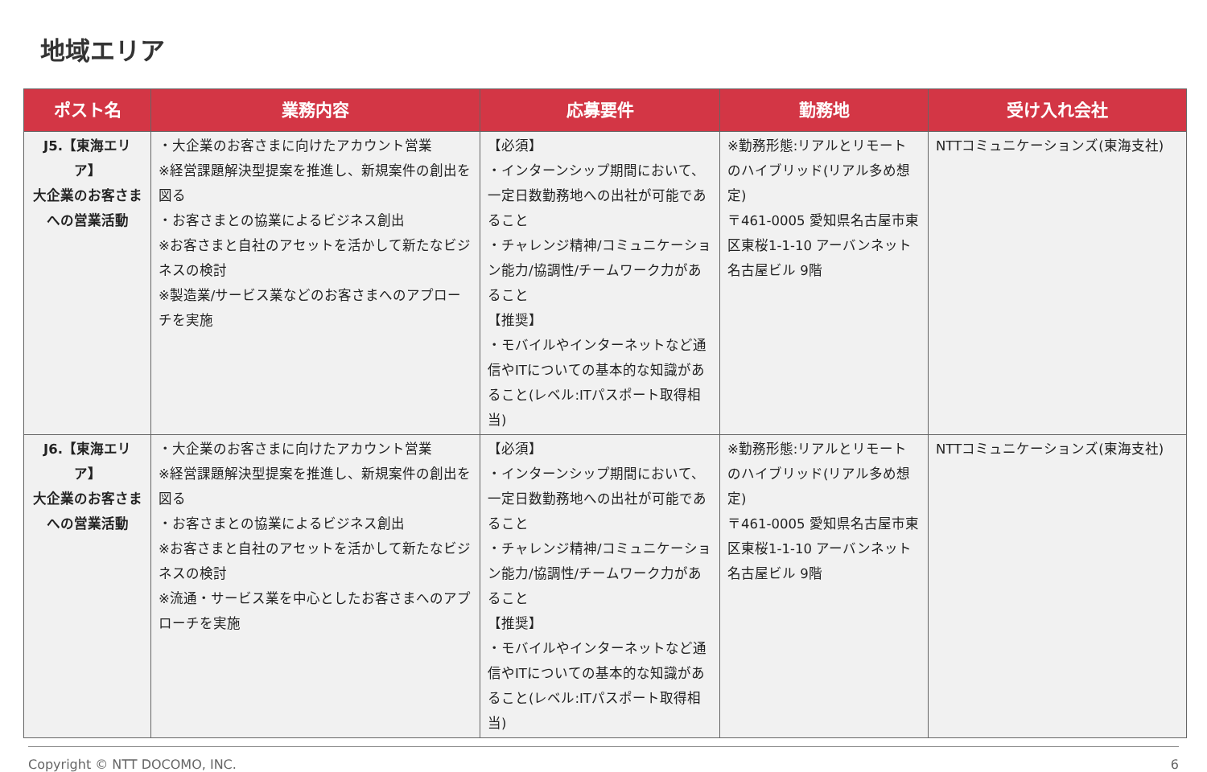地域エリア
| ポスト名 | 業務内容 | 応募要件 | 勤務地 | 受け入れ会社 |
| --- | --- | --- | --- | --- |
| J5.【東海エリア】 大企業のお客さまへの営業活動 | ・大企業のお客さまに向けたアカウント営業 ※経営課題解決型提案を推進し、新規案件の創出を図る ・お客さまとの協業によるビジネス創出 ※お客さまと自社のアセットを活かして新たなビジネスの検討 ※製造業/サービス業などのお客さまへのアプローチを実施 | 【必須】 ・インターンシップ期間において、一定日数勤務地への出社が可能であること ・チャレンジ精神/コミュニケーション能力/協調性/チームワーク力があること 【推奨】 ・モバイルやインターネットなど通信やITについての基本的な知識があること(レベル:ITパスポート取得相当) | ※勤務形態:リアルとリモートのハイブリッド(リアル多め想定) 〒461-0005 愛知県名古屋市東区東桜1-1-10 アーバンネット名古屋ビル 9階 | NTTコミュニケーションズ(東海支社) |
| J6.【東海エリア】 大企業のお客さまへの営業活動 | ・大企業のお客さまに向けたアカウント営業 ※経営課題解決型提案を推進し、新規案件の創出を図る ・お客さまとの協業によるビジネス創出 ※お客さまと自社のアセットを活かして新たなビジネスの検討 ※流通・サービス業を中心としたお客さまへのアプローチを実施 | 【必須】 ・インターンシップ期間において、一定日数勤務地への出社が可能であること ・チャレンジ精神/コミュニケーション能力/協調性/チームワーク力があること 【推奨】 ・モバイルやインターネットなど通信やITについての基本的な知識があること(レベル:ITパスポート取得相当) | ※勤務形態:リアルとリモートのハイブリッド(リアル多め想定) 〒461-0005 愛知県名古屋市東区東桜1-1-10 アーバンネット名古屋ビル 9階 | NTTコミュニケーションズ(東海支社) |
Copyright © NTT DOCOMO, INC. 6